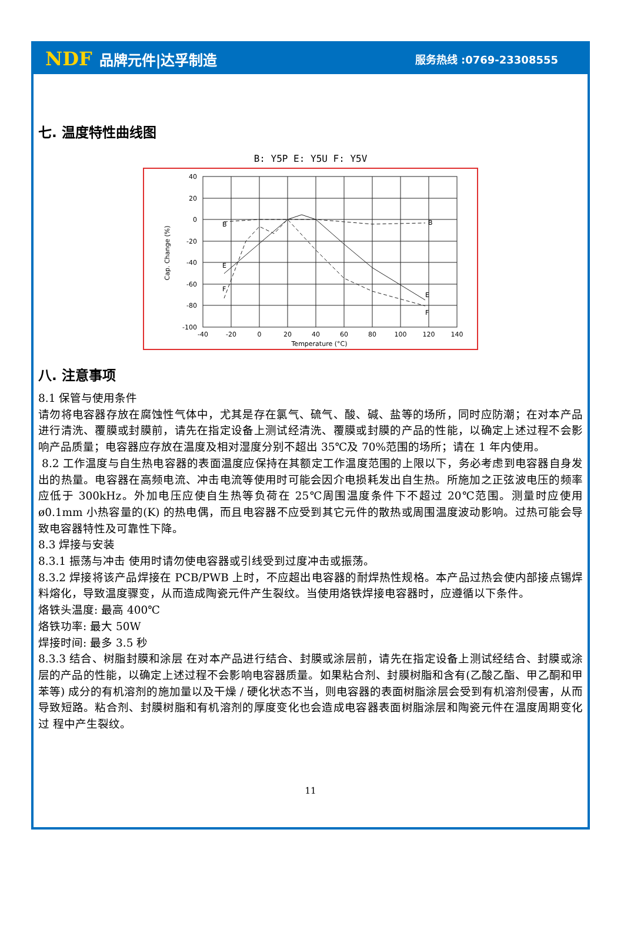NDF 品牌元件|达孚制造
服务热线 :0769-23308555
七. 温度特性曲线图
B: Y5P E: Y5U F: Y5V
40
20
0
-20
-40
-60
-80
-100
-40
-20
0
20
40
60
80
100
120
140
Temperature (°C)
Cap. Change (%)
B
E
F
B
E
F
八. 注意事项
8.1 保管与使用条件
请勿将电容器存放在腐蚀性气体中，尤其是存在氯气、硫气、酸、碱、盐等的场所，同时应防潮；在对本产品进行清洗、覆膜或封膜前，请先在指定设备上测试经清洗、覆膜或封膜的产品的性能，以确定上述过程不会影响产品质量；电容器应存放在温度及相对湿度分别不超出 35℃及 70%范围的场所；请在 1 年内使用。
8.2 工作温度与自生热电容器的表面温度应保持在其额定工作温度范围的上限以下，务必考虑到电容器自身发出的热量。电容器在高频电流、冲击电流等使用时可能会因介电损耗发出自生热。所施加之正弦波电压的频率应低于 300kHz。外加电压应使自生热等负荷在 25℃周围温度条件下不超过 20℃范围。测量时应使用ø0.1mm 小热容量的(K) 的热电偶，而且电容器不应受到其它元件的散热或周围温度波动影响。过热可能会导致电容器特性及可靠性下降。
8.3 焊接与安装
8.3.1 振荡与冲击 使用时请勿使电容器或引线受到过度冲击或振荡。
8.3.2 焊接将该产品焊接在 PCB/PWB 上时，不应超出电容器的耐焊热性规格。本产品过热会使内部接点锡焊料熔化，导致温度骤变，从而造成陶瓷元件产生裂纹。当使用烙铁焊接电容器时，应遵循以下条件。
烙铁头温度: 最高 400℃
烙铁功率: 最大 50W
焊接时间: 最多 3.5 秒
8.3.3 结合、树脂封膜和涂层 在对本产品进行结合、封膜或涂层前，请先在指定设备上测试经结合、封膜或涂层的产品的性能，以确定上述过程不会影响电容器质量。如果粘合剂、封膜树脂和含有(乙酸乙酯、甲乙酮和甲苯等) 成分的有机溶剂的施加量以及干燥 / 硬化状态不当，则电容器的表面树脂涂层会受到有机溶剂侵害，从而导致短路。粘合剂、封膜树脂和有机溶剂的厚度变化也会造成电容器表面树脂涂层和陶瓷元件在温度周期变化过 程中产生裂纹。
11